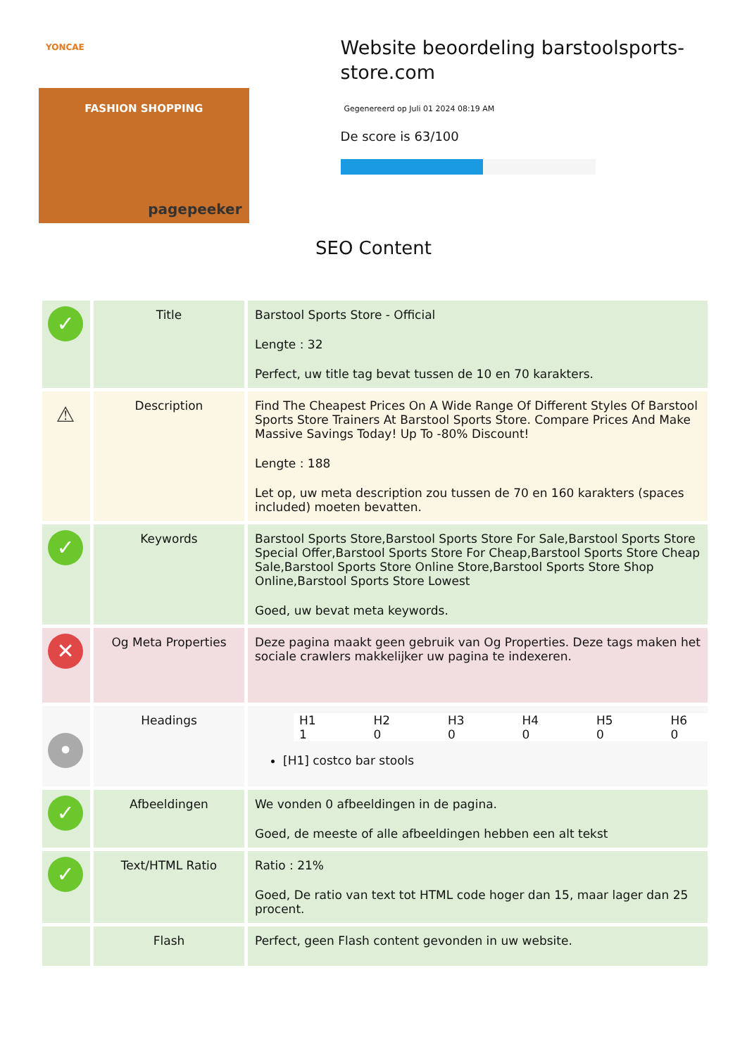YONCAE
FASHION SHOPPING
pagepeeker
Website beoordeling barstoolsports-store.com
Gegenereerd op Juli 01 2024 08:19 AM
De score is 63/100
SEO Content
| ✓ | Title | Barstool Sports Store - Official Lengte : 32 Perfect, uw title tag bevat tussen de 10 en 70 karakters. |
| ⚠ | Description | Find The Cheapest Prices On A Wide Range Of Different Styles Of Barstool Sports Store Trainers At Barstool Sports Store. Compare Prices And Make Massive Savings Today! Up To -80% Discount! Lengte : 188 Let op, uw meta description zou tussen de 70 en 160 karakters (spaces included) moeten bevatten. |
| ✓ | Keywords | Barstool Sports Store,Barstool Sports Store For Sale,Barstool Sports Store Special Offer,Barstool Sports Store For Cheap,Barstool Sports Store Cheap Sale,Barstool Sports Store Online Store,Barstool Sports Store Shop Online,Barstool Sports Store Lowest Goed, uw bevat meta keywords. |
| ✕ | Og Meta Properties | Deze pagina maakt geen gebruik van Og Properties. Deze tags maken het sociale crawlers makkelijker uw pagina te indexeren. |
| • | Headings | / H1 / H2 / H3 / H4 / H5 / H6 / / 1 / 0 / 0 / 0 / 0 / 0 / [H1] costco bar stools |
| ✓ | Afbeeldingen | We vonden 0 afbeeldingen in de pagina. Goed, de meeste of alle afbeeldingen hebben een alt tekst |
| ✓ | Text/HTML Ratio | Ratio : 21% Goed, De ratio van text tot HTML code hoger dan 15, maar lager dan 25 procent. |
| | Flash | Perfect, geen Flash content gevonden in uw website. |